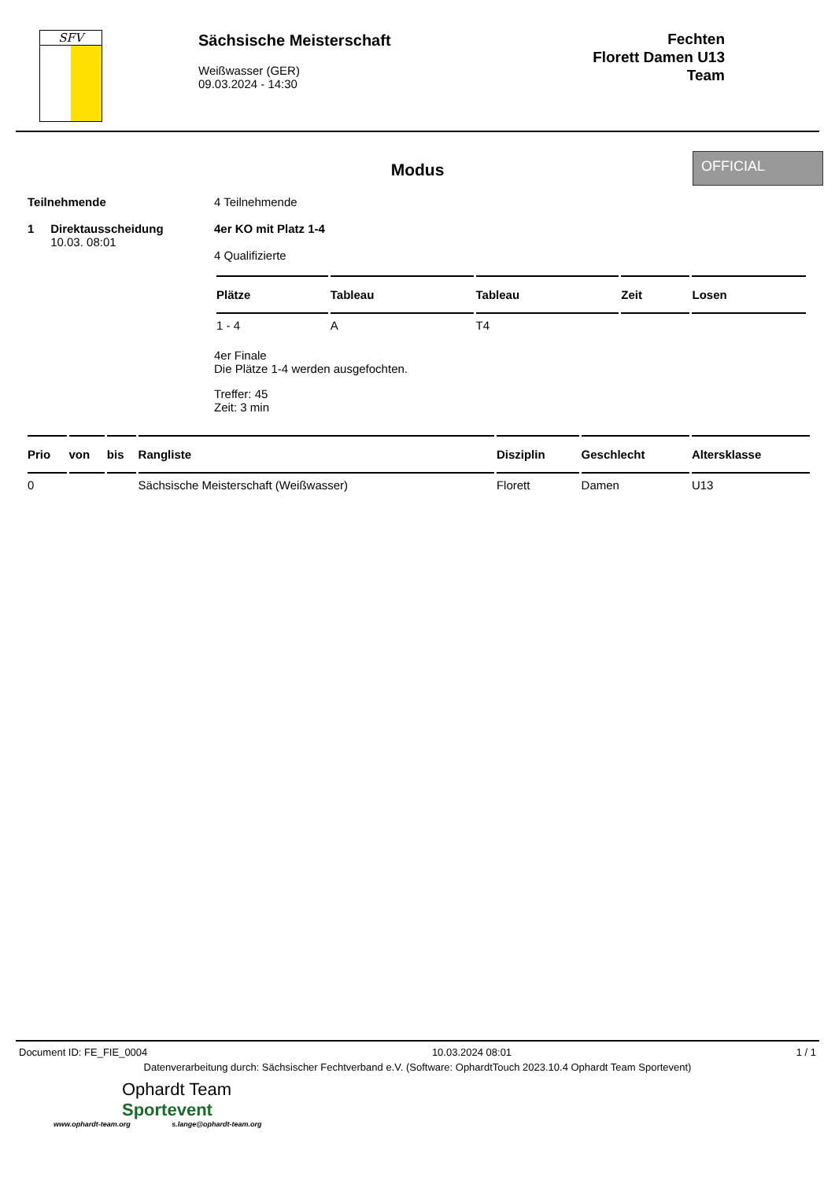SFV
Sächsische Meisterschaft
Weißwasser (GER)
09.03.2024 - 14:30
Fechten
Florett Damen U13
Team
Modus
OFFICIAL
Teilnehmende
1 Direktausscheidung
10.03. 08:01
4 Teilnehmende
4er KO mit Platz 1-4
4 Qualifizierte
| Plätze | Tableau | Tableau | Zeit | Losen |
| --- | --- | --- | --- | --- |
| 1 - 4 | A | T4 | | |
4er Finale
Die Plätze 1-4 werden ausgefochten.
Treffer: 45
Zeit: 3 min
| Prio | von | bis | Rangliste | Disziplin | Geschlecht | Altersklasse |
| --- | --- | --- | --- | --- | --- | --- |
| 0 | | | Sächsische Meisterschaft (Weißwasser) | Florett | Damen | U13 |
Document ID: FE_FIE_0004 10.03.2024 08:01 1 / 1
Datenverarbeitung durch: Sächsischer Fechtverband e.V. (Software: OphardtTouch 2023.10.4 Ophardt Team Sportevent)
Ophardt Team
Sportevent
www.ophardt-team.org s.lange@ophardt-team.org